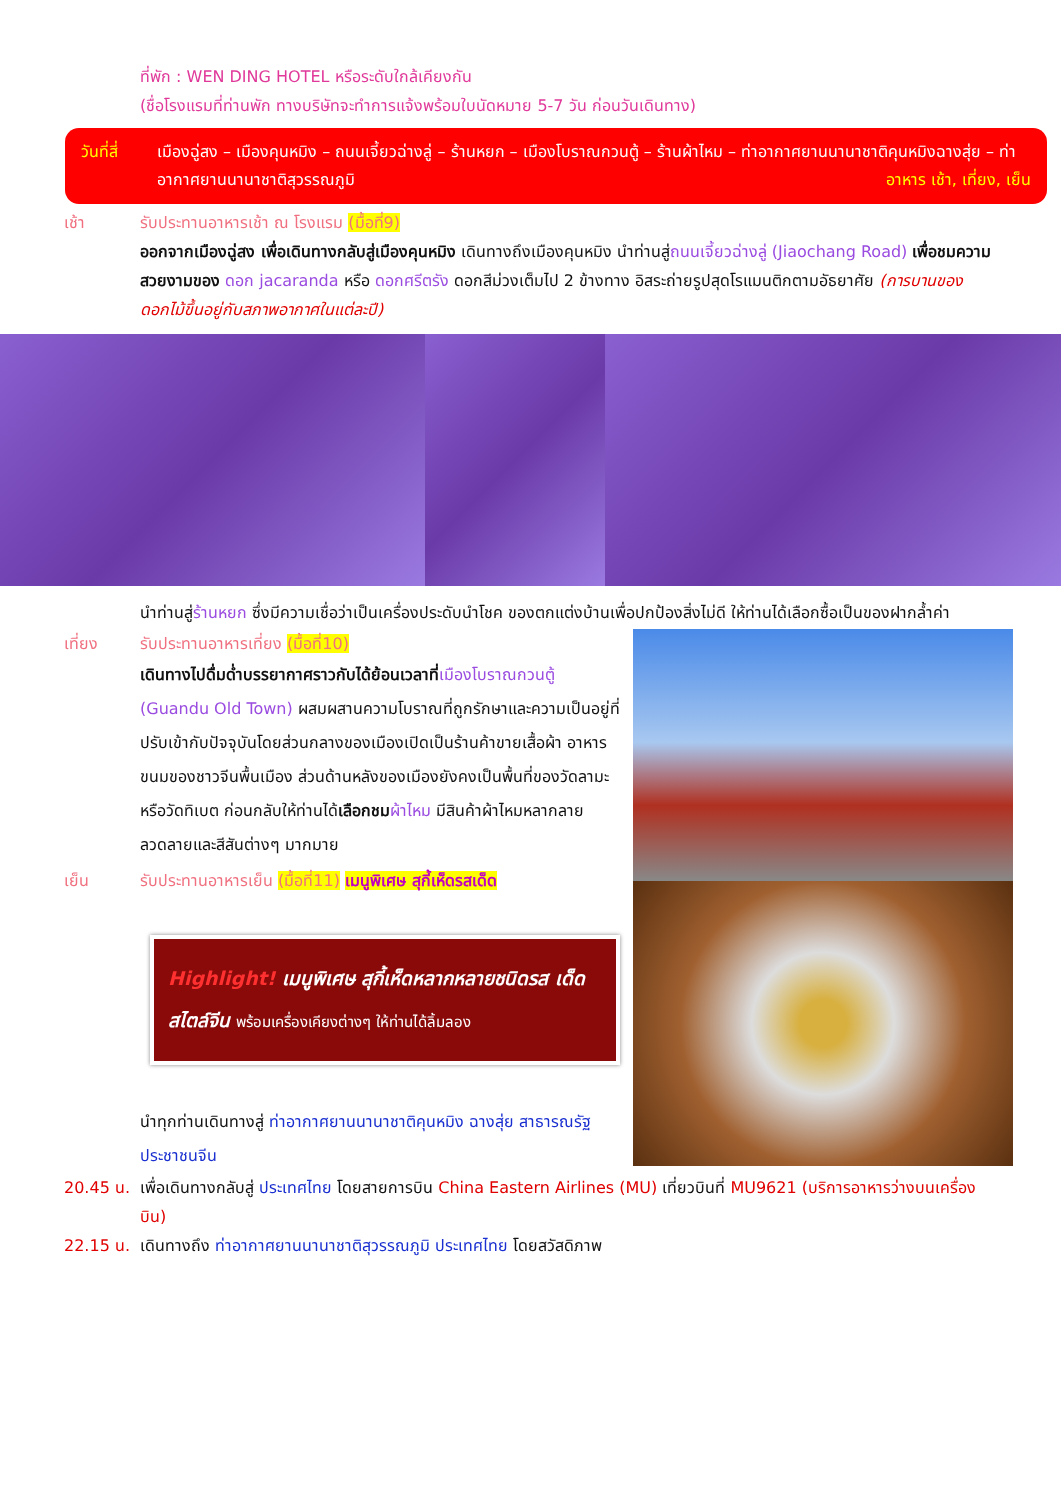ที่พัก : WEN DING HOTEL หรือระดับใกล้เคียงกัน
(ชื่อโรงแรมที่ท่านพัก ทางบริษัทจะทำการแจ้งพร้อมใบนัดหมาย 5-7 วัน ก่อนวันเดินทาง)
วันที่สี่ เมืองฉู่สง – เมืองคุนหมิง – ถนนเจี้ยวฉ่างลู่ – ร้านหยก – เมืองโบราณกวนตู้ – ร้านผ้าไหม – ท่าอากาศยานนานาชาติคุนหมิงฉางสุ่ย – ท่าอากาศยานนานาชาติสุวรรณภูมิ อาหาร เช้า, เที่ยง, เย็น
เช้า รับประทานอาหารเช้า ณ โรงแรม (มื้อที่9)
ออกจากเมืองฉู่สง เพื่อเดินทางกลับสู่เมืองคุนหมิง เดินทางถึงเมืองคุนหมิง นำท่านสู่ถนนเจี้ยวฉ่างลู่ (Jiaochang Road) เพื่อชมความสวยงามของ ดอก jacaranda หรือ ดอกศรีตรัง ดอกสีม่วงเต็มไป 2 ข้างทาง อิสระถ่ายรูปสุดโรแมนติกตามอัธยาศัย (การบานของดอกไม้ขึ้นอยู่กับสภาพอากาศในแต่ละปี)
นำท่านสู่ร้านหยก ซึ่งมีความเชื่อว่าเป็นเครื่องประดับนำโชค ของตกแต่งบ้านเพื่อปกป้องสิ่งไม่ดี ให้ท่านได้เลือกซื้อเป็นของฝากล้ำค่า
เที่ยง รับประทานอาหารเที่ยง (มื้อที่10)
เดินทางไปดื่มด่ำบรรยากาศราวกับได้ย้อนเวลาที่เมืองโบราณกวนตู้ (Guandu Old Town) ผสมผสานความโบราณที่ถูกรักษาและความเป็นอยู่ที่ปรับเข้ากับปัจจุบันโดยส่วนกลางของเมืองเปิดเป็นร้านค้าขายเสื้อผ้า อาหาร ขนมของชาวจีนพื้นเมือง ส่วนด้านหลังของเมืองยังคงเป็นพื้นที่ของวัดลามะหรือวัดทิเบต ก่อนกลับให้ท่านได้เลือกชม ผ้าไหม มีสินค้าผ้าไหมหลากลายลวดลายและสีสันต่างๆ มากมาย
เย็น รับประทานอาหารเย็น (มื้อที่11) เมนูพิเศษ สุกี้เห็ดรสเด็ด
Highlight! เมนูพิเศษ สุกี้เห็ดหลากหลายชนิดรส เด็ดสไตล์จีน พร้อมเครื่องเคียงต่างๆ ให้ท่านได้ลิ้มลอง
นำทุกท่านเดินทางสู่ ท่าอากาศยานนานาชาติคุนหมิง ฉางสุ่ย สาธารณรัฐประชาชนจีน
20.45 น. เพื่อเดินทางกลับสู่ ประเทศไทย โดยสายการบิน China Eastern Airlines (MU) เที่ยวบินที่ MU9621 (บริการอาหารว่างบนเครื่องบิน)
22.15 น. เดินทางถึง ท่าอากาศยานนานาชาติสุวรรณภูมิ ประเทศไทย โดยสวัสดิภาพ